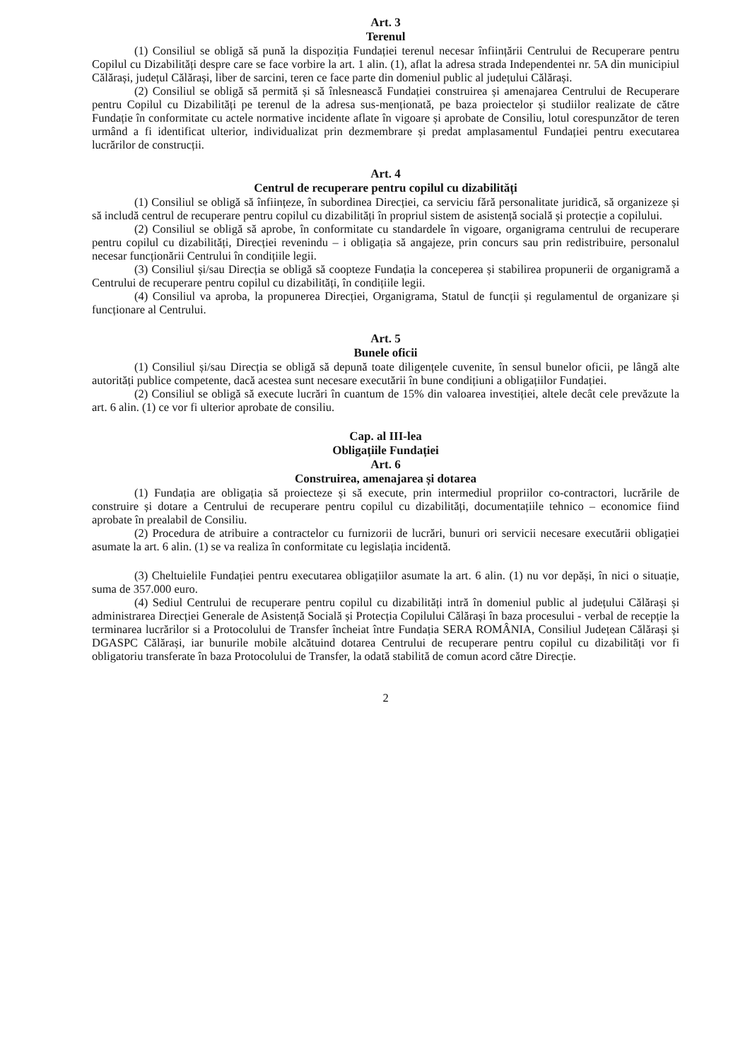Art. 3
Terenul
(1) Consiliul se obligă să pună la dispoziția Fundației terenul necesar înființării Centrului de Recuperare pentru Copilul cu Dizabilități despre care se face vorbire la art. 1 alin. (1), aflat la adresa strada Independentei nr. 5A din municipiul Călărași, județul Călărași, liber de sarcini, teren ce face parte din domeniul public al județului Călărași.
(2) Consiliul se obligă să permită și să înlesnească Fundației construirea și amenajarea Centrului de Recuperare pentru Copilul cu Dizabilități pe terenul de la adresa sus-menționată, pe baza proiectelor și studiilor realizate de către Fundație în conformitate cu actele normative incidente aflate în vigoare și aprobate de Consiliu, lotul corespunzător de teren urmând a fi identificat ulterior, individualizat prin dezmembrare și predat amplasamentul Fundației pentru executarea lucrărilor de construcții.
Art. 4
Centrul de recuperare pentru copilul cu dizabilități
(1) Consiliul se obligă să înființeze, în subordinea Direcției, ca serviciu fără personalitate juridică, să organizeze și să includă centrul de recuperare pentru copilul cu dizabilități în propriul sistem de asistență socială și protecție a copilului.
(2) Consiliul se obligă să aprobe, în conformitate cu standardele în vigoare, organigrama centrului de recuperare pentru copilul cu dizabilități, Direcției revenindu – i obligația să angajeze, prin concurs sau prin redistribuire, personalul necesar funcționării Centrului în condițiile legii.
(3) Consiliul și/sau Direcția se obligă să coopteze Fundația la conceperea și stabilirea propunerii de organigramă a Centrului de recuperare pentru copilul cu dizabilități, în condițiile legii.
(4) Consiliul va aproba, la propunerea Direcției, Organigrama, Statul de funcții și regulamentul de organizare și funcționare al Centrului.
Art. 5
Bunele oficii
(1) Consiliul și/sau Direcția se obligă să depună toate diligențele cuvenite, în sensul bunelor oficii, pe lângă alte autorități publice competente, dacă acestea sunt necesare executării în bune condițiuni a obligațiilor Fundației.
(2) Consiliul se obligă să execute lucrări în cuantum de 15% din valoarea investiției, altele decât cele prevăzute la art. 6 alin. (1) ce vor fi ulterior aprobate de consiliu.
Cap. al III-lea
Obligațiile Fundației
Art. 6
Construirea, amenajarea și dotarea
(1) Fundația are obligația să proiecteze și să execute, prin intermediul propriilor co-contractori, lucrările de construire și dotare a Centrului de recuperare pentru copilul cu dizabilități, documentațiile tehnico – economice fiind aprobate în prealabil de Consiliu.
(2) Procedura de atribuire a contractelor cu furnizorii de lucrări, bunuri ori servicii necesare executării obligației asumate la art. 6 alin. (1) se va realiza în conformitate cu legislația incidentă.
(3) Cheltuielile Fundației pentru executarea obligațiilor asumate la art. 6 alin. (1) nu vor depăși, în nici o situație, suma de 357.000 euro.
(4) Sediul Centrului de recuperare pentru copilul cu dizabilități intră în domeniul public al județului Călărași și administrarea Direcției Generale de Asistență Socială și Protecția Copilului Călărași în baza procesului - verbal de recepție la terminarea lucrărilor si a Protocolului de Transfer încheiat între Fundația SERA ROMÂNIA, Consiliul Județean Călărași și DGASPC Călărași, iar bunurile mobile alcătuind dotarea Centrului de recuperare pentru copilul cu dizabilități vor fi obligatoriu transferate în baza Protocolului de Transfer, la odată stabilită de comun acord către Direcție.
2